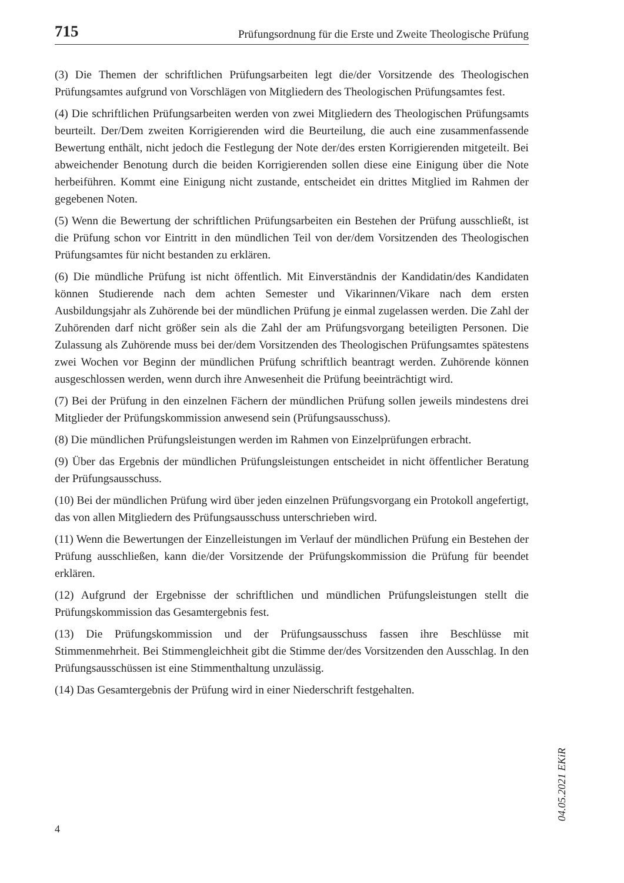715 Prüfungsordnung für die Erste und Zweite Theologische Prüfung
(3) Die Themen der schriftlichen Prüfungsarbeiten legt die/der Vorsitzende des Theologischen Prüfungsamtes aufgrund von Vorschlägen von Mitgliedern des Theologischen Prüfungsamtes fest.
(4) Die schriftlichen Prüfungsarbeiten werden von zwei Mitgliedern des Theologischen Prüfungsamts beurteilt. Der/Dem zweiten Korrigierenden wird die Beurteilung, die auch eine zusammenfassende Bewertung enthält, nicht jedoch die Festlegung der Note der/des ersten Korrigierenden mitgeteilt. Bei abweichender Benotung durch die beiden Korrigierenden sollen diese eine Einigung über die Note herbeiführen. Kommt eine Einigung nicht zustande, entscheidet ein drittes Mitglied im Rahmen der gegebenen Noten.
(5) Wenn die Bewertung der schriftlichen Prüfungsarbeiten ein Bestehen der Prüfung ausschließt, ist die Prüfung schon vor Eintritt in den mündlichen Teil von der/dem Vorsitzenden des Theologischen Prüfungsamtes für nicht bestanden zu erklären.
(6) Die mündliche Prüfung ist nicht öffentlich. Mit Einverständnis der Kandidatin/des Kandidaten können Studierende nach dem achten Semester und Vikarinnen/Vikare nach dem ersten Ausbildungsjahr als Zuhörende bei der mündlichen Prüfung je einmal zugelassen werden. Die Zahl der Zuhörenden darf nicht größer sein als die Zahl der am Prüfungsvorgang beteiligten Personen. Die Zulassung als Zuhörende muss bei der/dem Vorsitzenden des Theologischen Prüfungsamtes spätestens zwei Wochen vor Beginn der mündlichen Prüfung schriftlich beantragt werden. Zuhörende können ausgeschlossen werden, wenn durch ihre Anwesenheit die Prüfung beeinträchtigt wird.
(7) Bei der Prüfung in den einzelnen Fächern der mündlichen Prüfung sollen jeweils mindestens drei Mitglieder der Prüfungskommission anwesend sein (Prüfungsausschuss).
(8) Die mündlichen Prüfungsleistungen werden im Rahmen von Einzelprüfungen erbracht.
(9) Über das Ergebnis der mündlichen Prüfungsleistungen entscheidet in nicht öffentlicher Beratung der Prüfungsausschuss.
(10) Bei der mündlichen Prüfung wird über jeden einzelnen Prüfungsvorgang ein Protokoll angefertigt, das von allen Mitgliedern des Prüfungsausschuss unterschrieben wird.
(11) Wenn die Bewertungen der Einzelleistungen im Verlauf der mündlichen Prüfung ein Bestehen der Prüfung ausschließen, kann die/der Vorsitzende der Prüfungskommission die Prüfung für beendet erklären.
(12) Aufgrund der Ergebnisse der schriftlichen und mündlichen Prüfungsleistungen stellt die Prüfungskommission das Gesamtergebnis fest.
(13) Die Prüfungskommission und der Prüfungsausschuss fassen ihre Beschlüsse mit Stimmenmehrheit. Bei Stimmengleichheit gibt die Stimme der/des Vorsitzenden den Ausschlag. In den Prüfungsausschüssen ist eine Stimmenthaltung unzulässig.
(14) Das Gesamtergebnis der Prüfung wird in einer Niederschrift festgehalten.
04.05.2021 EKiR
4